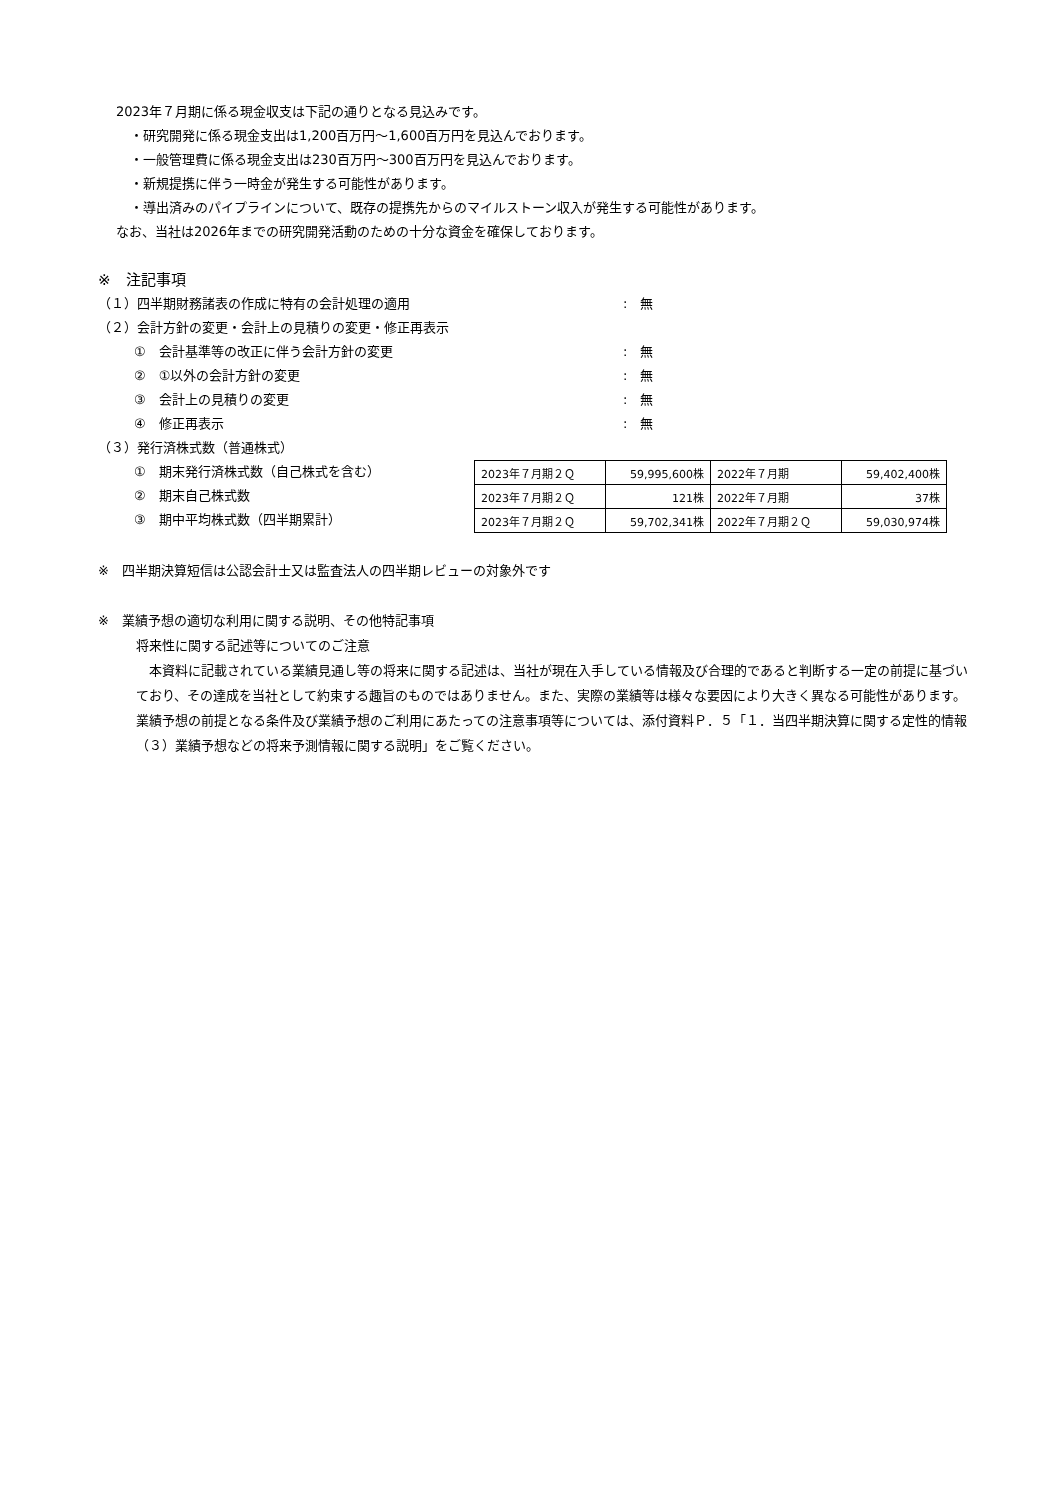2023年７月期に係る現金収支は下記の通りとなる見込みです。
・研究開発に係る現金支出は1,200百万円～1,600百万円を見込んでおります。
・一般管理費に係る現金支出は230百万円～300百万円を見込んでおります。
・新規提携に伴う一時金が発生する可能性があります。
・導出済みのパイプラインについて、既存の提携先からのマイルストーン収入が発生する可能性があります。
なお、当社は2026年までの研究開発活動のための十分な資金を確保しております。
※　注記事項
（１）四半期財務諸表の作成に特有の会計処理の適用:　無
（２）会計方針の変更・会計上の見積りの変更・修正再表示
①　会計基準等の改正に伴う会計方針の変更:　無
②　①以外の会計方針の変更:　無
③　会計上の見積りの変更:　無
④　修正再表示:　無
（３）発行済株式数（普通株式）
①　期末発行済株式数（自己株式を含む）
②　期末自己株式数
③　期中平均株式数（四半期累計）
| 2023年７月期２Ｑ | 59,995,600株 | 2022年７月期 | 59,402,400株 |
| 2023年７月期２Ｑ | 121株 | 2022年７月期 | 37株 |
| 2023年７月期２Ｑ | 59,702,341株 | 2022年７月期２Ｑ | 59,030,974株 |
※　四半期決算短信は公認会計士又は監査法人の四半期レビューの対象外です
※　業績予想の適切な利用に関する説明、その他特記事項
将来性に関する記述等についてのご注意
　本資料に記載されている業績見通し等の将来に関する記述は、当社が現在入手している情報及び合理的であると判断する一定の前提に基づいており、その達成を当社として約束する趣旨のものではありません。また、実際の業績等は様々な要因により大きく異なる可能性があります。業績予想の前提となる条件及び業績予想のご利用にあたっての注意事項等については、添付資料Ｐ．５「１．当四半期決算に関する定性的情報（３）業績予想などの将来予測情報に関する説明」をご覧ください。